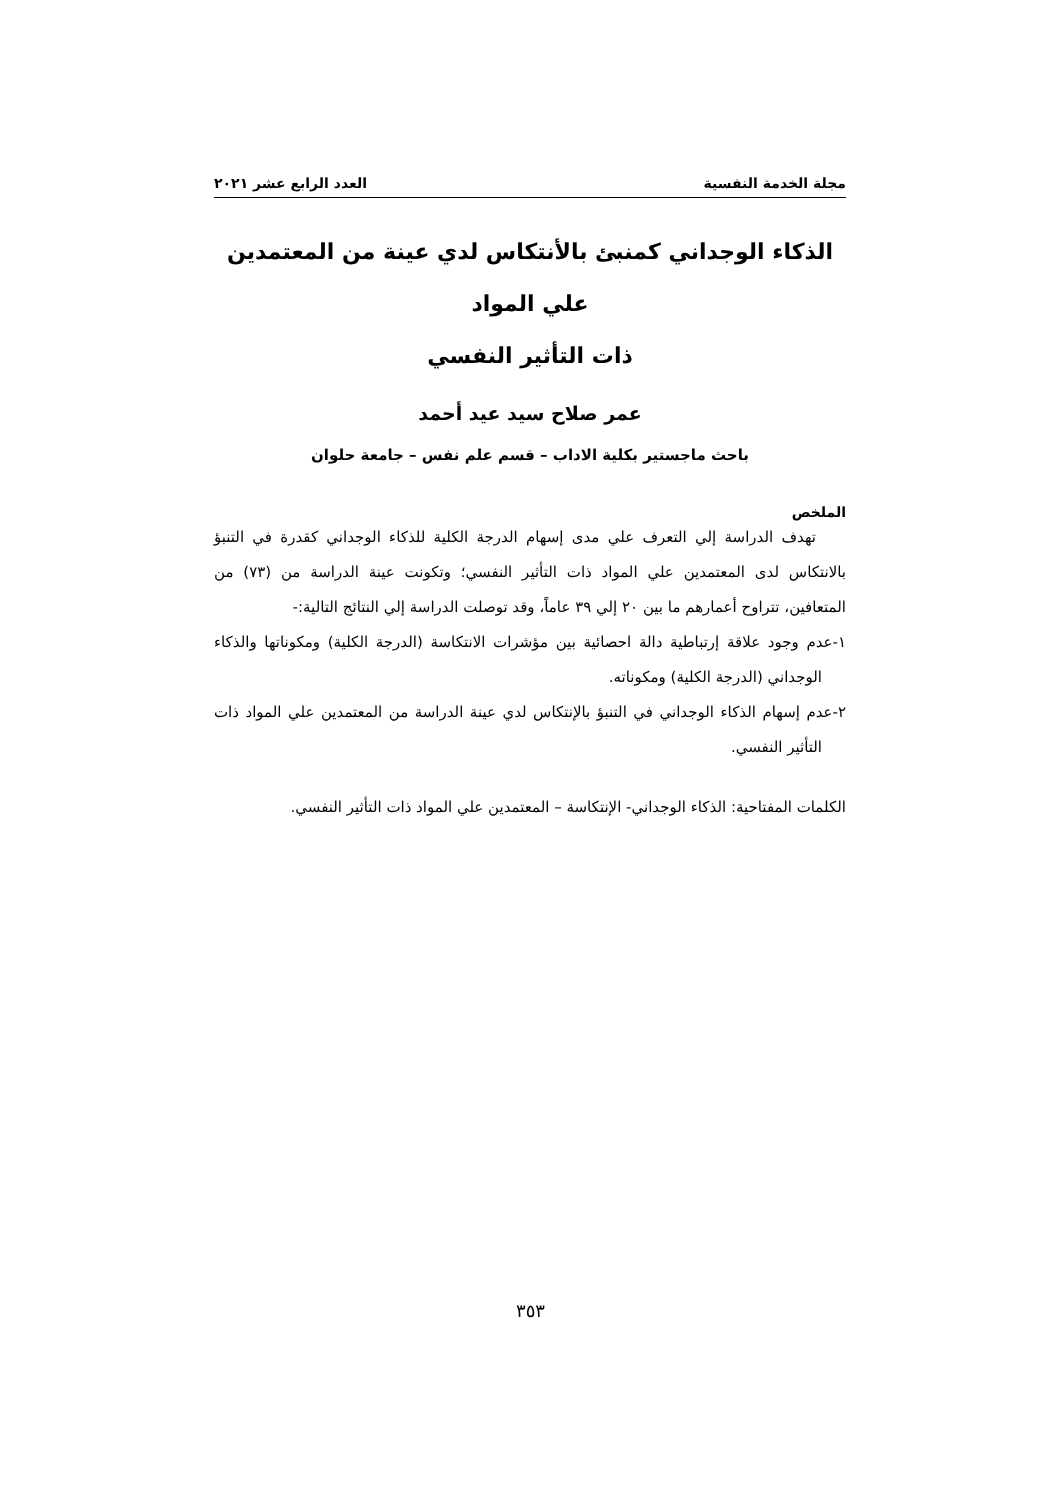مجلة الخدمة النفسية العدد الرابع عشر ٢٠٢١
الذكاء الوجداني كمنبئ بالأنتكاس لدي عينة من المعتمدين علي المواد
ذات التأثير النفسي
عمر صلاح سيد عيد أحمد
باحث ماجستير بكلية الاداب – قسم علم نفس – جامعة حلوان
الملخص
تهدف الدراسة إلي التعرف علي مدى إسهام الدرجة الكلية للذكاء الوجداني كقدرة في التنبؤ بالانتكاس لدى المعتمدين علي المواد ذات التأثير النفسي؛ وتكونت عينة الدراسة من (٧٣) من المتعافين، تتراوح أعمارهم ما بين ٢٠ إلي ٣٩ عاماً، وقد توصلت الدراسة إلي النتائج التالية:-
١-عدم وجود علاقة إرتباطية دالة احصائية بين مؤشرات الانتكاسة (الدرجة الكلية) ومكوناتها والذكاء الوجداني (الدرجة الكلية) ومكوناته.
٢-عدم إسهام الذكاء الوجداني في التنبؤ بالإنتكاس لدي عينة الدراسة من المعتمدين علي المواد ذات التأثير النفسي.
الكلمات المفتاحية: الذكاء الوجداني- الإنتكاسة – المعتمدين علي المواد ذات التأثير النفسي.
٣٥٣